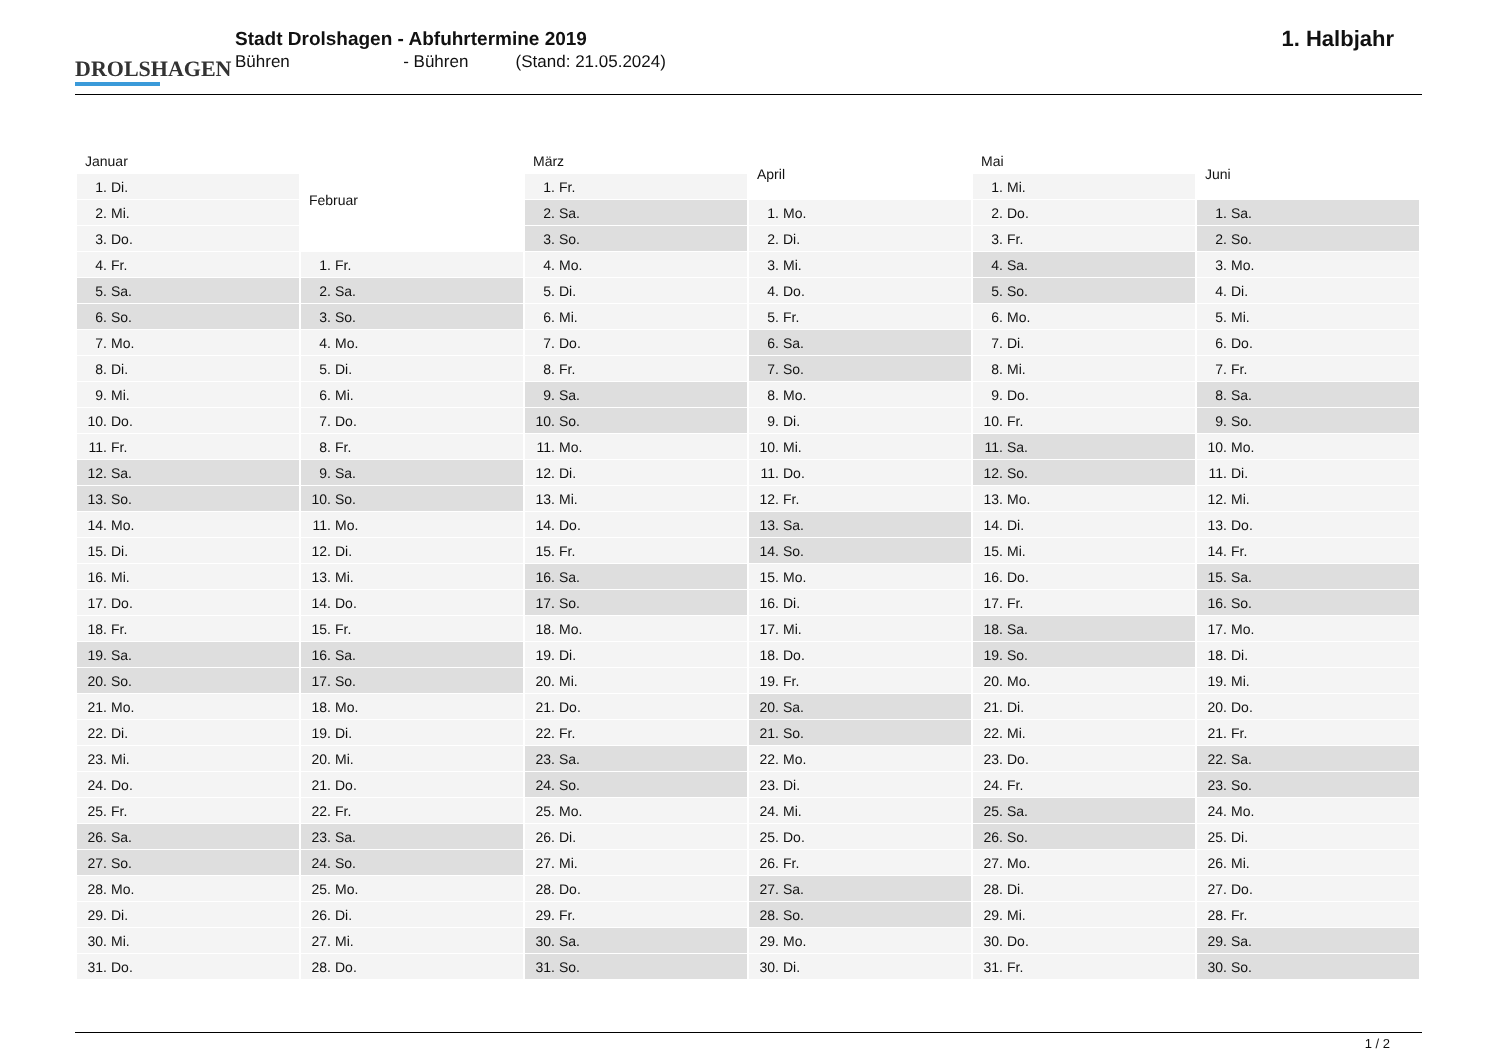DROLSHAGEN
Stadt Drolshagen - Abfuhrtermine 2019
Bühren - Bühren (Stand: 21.05.2024)
1. Halbjahr
| Januar | |
| --- | --- |
| 1. | Di. |
| 2. | Mi. |
| 3. | Do. |
| 4. | Fr. |
| 5. | Sa. |
| 6. | So. |
| 7. | Mo. |
| 8. | Di. |
| 9. | Mi. |
| 10. | Do. |
| 11. | Fr. |
| 12. | Sa. |
| 13. | So. |
| 14. | Mo. |
| 15. | Di. |
| 16. | Mi. |
| 17. | Do. |
| 18. | Fr. |
| 19. | Sa. |
| 20. | So. |
| 21. | Mo. |
| 22. | Di. |
| 23. | Mi. |
| 24. | Do. |
| 25. | Fr. |
| 26. | Sa. |
| 27. | So. |
| 28. | Mo. |
| 29. | Di. |
| 30. | Mi. |
| 31. | Do. |
| Februar | |
| --- | --- |
| 1. | Fr. |
| 2. | Sa. |
| 3. | So. |
| 4. | Mo. |
| 5. | Di. |
| 6. | Mi. |
| 7. | Do. |
| 8. | Fr. |
| 9. | Sa. |
| 10. | So. |
| 11. | Mo. |
| 12. | Di. |
| 13. | Mi. |
| 14. | Do. |
| 15. | Fr. |
| 16. | Sa. |
| 17. | So. |
| 18. | Mo. |
| 19. | Di. |
| 20. | Mi. |
| 21. | Do. |
| 22. | Fr. |
| 23. | Sa. |
| 24. | So. |
| 25. | Mo. |
| 26. | Di. |
| 27. | Mi. |
| 28. | Do. |
| März | |
| --- | --- |
| 1. | Fr. |
| 2. | Sa. |
| 3. | So. |
| 4. | Mo. |
| 5. | Di. |
| 6. | Mi. |
| 7. | Do. |
| 8. | Fr. |
| 9. | Sa. |
| 10. | So. |
| 11. | Mo. |
| 12. | Di. |
| 13. | Mi. |
| 14. | Do. |
| 15. | Fr. |
| 16. | Sa. |
| 17. | So. |
| 18. | Mo. |
| 19. | Di. |
| 20. | Mi. |
| 21. | Do. |
| 22. | Fr. |
| 23. | Sa. |
| 24. | So. |
| 25. | Mo. |
| 26. | Di. |
| 27. | Mi. |
| 28. | Do. |
| 29. | Fr. |
| 30. | Sa. |
| 31. | So. |
| April | |
| --- | --- |
| 1. | Mo. |
| 2. | Di. |
| 3. | Mi. |
| 4. | Do. |
| 5. | Fr. |
| 6. | Sa. |
| 7. | So. |
| 8. | Mo. |
| 9. | Di. |
| 10. | Mi. |
| 11. | Do. |
| 12. | Fr. |
| 13. | Sa. |
| 14. | So. |
| 15. | Mo. |
| 16. | Di. |
| 17. | Mi. |
| 18. | Do. |
| 19. | Fr. |
| 20. | Sa. |
| 21. | So. |
| 22. | Mo. |
| 23. | Di. |
| 24. | Mi. |
| 25. | Do. |
| 26. | Fr. |
| 27. | Sa. |
| 28. | So. |
| 29. | Mo. |
| 30. | Di. |
| Mai | |
| --- | --- |
| 1. | Mi. |
| 2. | Do. |
| 3. | Fr. |
| 4. | Sa. |
| 5. | So. |
| 6. | Mo. |
| 7. | Di. |
| 8. | Mi. |
| 9. | Do. |
| 10. | Fr. |
| 11. | Sa. |
| 12. | So. |
| 13. | Mo. |
| 14. | Di. |
| 15. | Mi. |
| 16. | Do. |
| 17. | Fr. |
| 18. | Sa. |
| 19. | So. |
| 20. | Mo. |
| 21. | Di. |
| 22. | Mi. |
| 23. | Do. |
| 24. | Fr. |
| 25. | Sa. |
| 26. | So. |
| 27. | Mo. |
| 28. | Di. |
| 29. | Mi. |
| 30. | Do. |
| 31. | Fr. |
| Juni | |
| --- | --- |
| 1. | Sa. |
| 2. | So. |
| 3. | Mo. |
| 4. | Di. |
| 5. | Mi. |
| 6. | Do. |
| 7. | Fr. |
| 8. | Sa. |
| 9. | So. |
| 10. | Mo. |
| 11. | Di. |
| 12. | Mi. |
| 13. | Do. |
| 14. | Fr. |
| 15. | Sa. |
| 16. | So. |
| 17. | Mo. |
| 18. | Di. |
| 19. | Mi. |
| 20. | Do. |
| 21. | Fr. |
| 22. | Sa. |
| 23. | So. |
| 24. | Mo. |
| 25. | Di. |
| 26. | Mi. |
| 27. | Do. |
| 28. | Fr. |
| 29. | Sa. |
| 30. | So. |
1 / 2